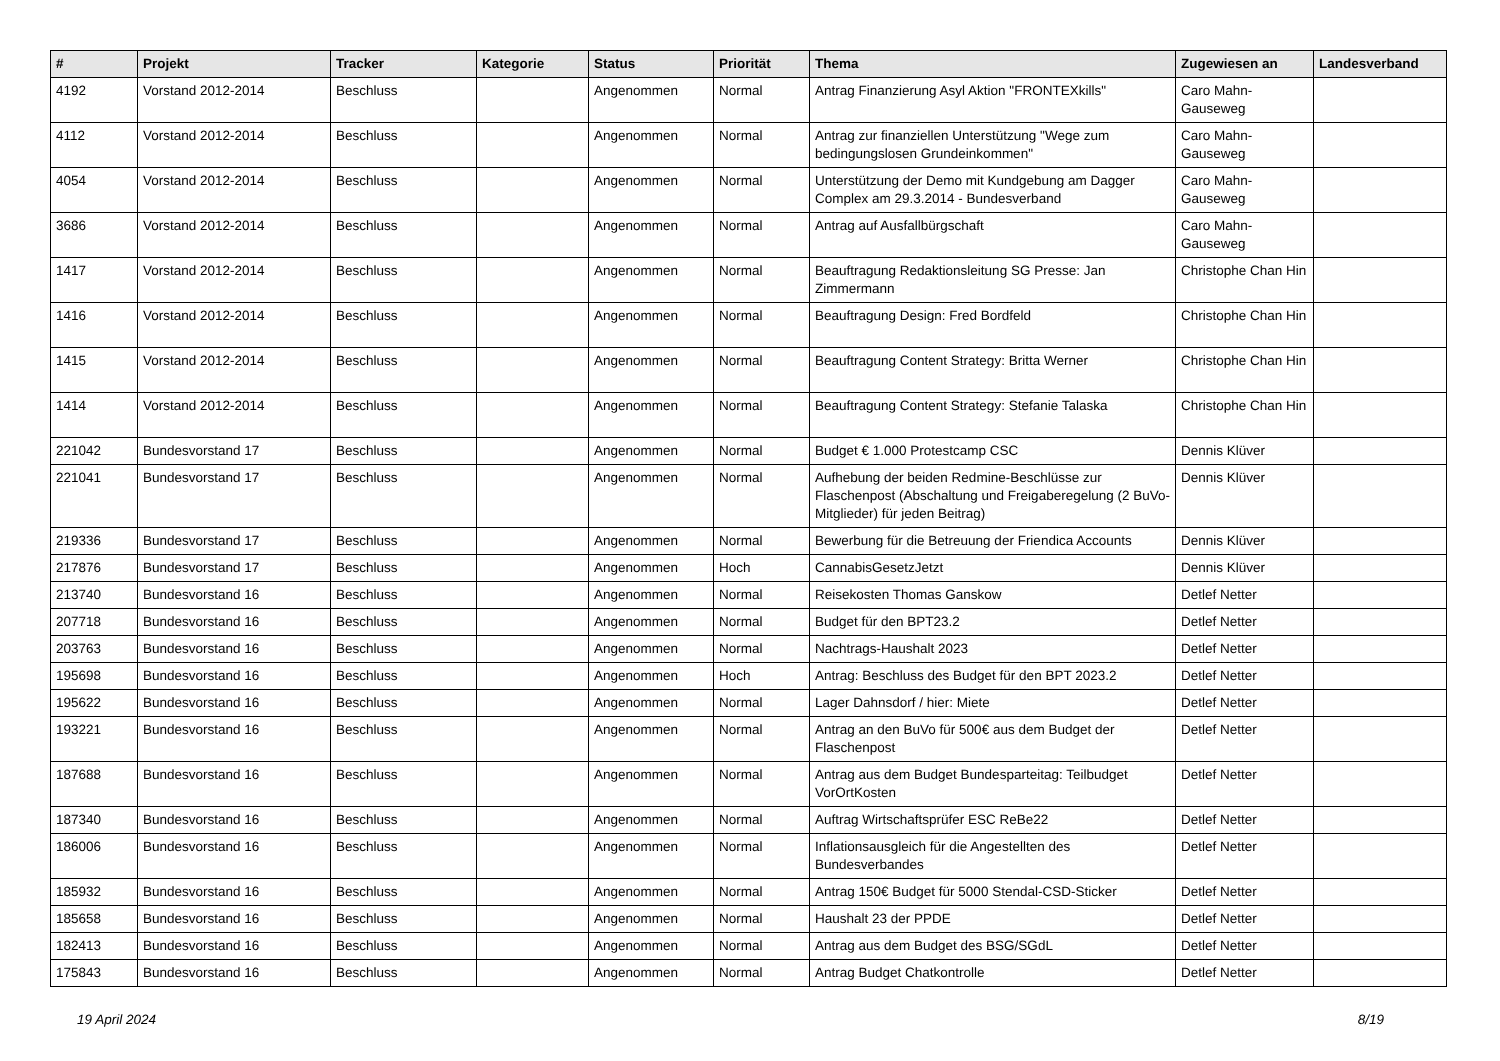| # | Projekt | Tracker | Kategorie | Status | Priorität | Thema | Zugewiesen an | Landesverband |
| --- | --- | --- | --- | --- | --- | --- | --- | --- |
| 4192 | Vorstand 2012-2014 | Beschluss | | Angenommen | Normal | Antrag Finanzierung Asyl Aktion "FRONTEXkills" | Caro Mahn-Gauseweg | |
| 4112 | Vorstand 2012-2014 | Beschluss | | Angenommen | Normal | Antrag zur finanziellen Unterstützung "Wege zum bedingungslosen Grundeinkommen" | Caro Mahn-Gauseweg | |
| 4054 | Vorstand 2012-2014 | Beschluss | | Angenommen | Normal | Unterstützung der Demo mit Kundgebung am Dagger Complex am 29.3.2014 - Bundesverband | Caro Mahn-Gauseweg | |
| 3686 | Vorstand 2012-2014 | Beschluss | | Angenommen | Normal | Antrag auf Ausfallbürgschaft | Caro Mahn-Gauseweg | |
| 1417 | Vorstand 2012-2014 | Beschluss | | Angenommen | Normal | Beauftragung Redaktionsleitung SG Presse: Jan Zimmermann | Christophe Chan Hin | |
| 1416 | Vorstand 2012-2014 | Beschluss | | Angenommen | Normal | Beauftragung Design: Fred Bordfeld | Christophe Chan Hin | |
| 1415 | Vorstand 2012-2014 | Beschluss | | Angenommen | Normal | Beauftragung Content Strategy: Britta Werner | Christophe Chan Hin | |
| 1414 | Vorstand 2012-2014 | Beschluss | | Angenommen | Normal | Beauftragung Content Strategy: Stefanie Talaska | Christophe Chan Hin | |
| 221042 | Bundesvorstand 17 | Beschluss | | Angenommen | Normal | Budget € 1.000 Protestcamp CSC | Dennis Klüver | |
| 221041 | Bundesvorstand 17 | Beschluss | | Angenommen | Normal | Aufhebung der beiden Redmine-Beschlüsse zur Flaschenpost (Abschaltung und Freigaberegelung (2 BuVo-Mitglieder) für jeden Beitrag) | Dennis Klüver | |
| 219336 | Bundesvorstand 17 | Beschluss | | Angenommen | Normal | Bewerbung für die Betreuung der Friendica Accounts | Dennis Klüver | |
| 217876 | Bundesvorstand 17 | Beschluss | | Angenommen | Hoch | CannabisGesetzJetzt | Dennis Klüver | |
| 213740 | Bundesvorstand 16 | Beschluss | | Angenommen | Normal | Reisekosten Thomas Ganskow | Detlef Netter | |
| 207718 | Bundesvorstand 16 | Beschluss | | Angenommen | Normal | Budget für den BPT23.2 | Detlef Netter | |
| 203763 | Bundesvorstand 16 | Beschluss | | Angenommen | Normal | Nachtrags-Haushalt 2023 | Detlef Netter | |
| 195698 | Bundesvorstand 16 | Beschluss | | Angenommen | Hoch | Antrag: Beschluss des Budget für den BPT 2023.2 | Detlef Netter | |
| 195622 | Bundesvorstand 16 | Beschluss | | Angenommen | Normal | Lager Dahnsdorf / hier: Miete | Detlef Netter | |
| 193221 | Bundesvorstand 16 | Beschluss | | Angenommen | Normal | Antrag an den BuVo für 500€ aus dem Budget der Flaschenpost | Detlef Netter | |
| 187688 | Bundesvorstand 16 | Beschluss | | Angenommen | Normal | Antrag aus dem Budget Bundesparteitag: Teilbudget VorOrtKosten | Detlef Netter | |
| 187340 | Bundesvorstand 16 | Beschluss | | Angenommen | Normal | Auftrag Wirtschaftsprüfer ESC ReBe22 | Detlef Netter | |
| 186006 | Bundesvorstand 16 | Beschluss | | Angenommen | Normal | Inflationsausgleich für die Angestellten des Bundesverbandes | Detlef Netter | |
| 185932 | Bundesvorstand 16 | Beschluss | | Angenommen | Normal | Antrag 150€ Budget für 5000 Stendal-CSD-Sticker | Detlef Netter | |
| 185658 | Bundesvorstand 16 | Beschluss | | Angenommen | Normal | Haushalt 23 der PPDE | Detlef Netter | |
| 182413 | Bundesvorstand 16 | Beschluss | | Angenommen | Normal | Antrag aus dem Budget des BSG/SGdL | Detlef Netter | |
| 175843 | Bundesvorstand 16 | Beschluss | | Angenommen | Normal | Antrag Budget Chatkontrolle | Detlef Netter | |
19 April 2024 8/19